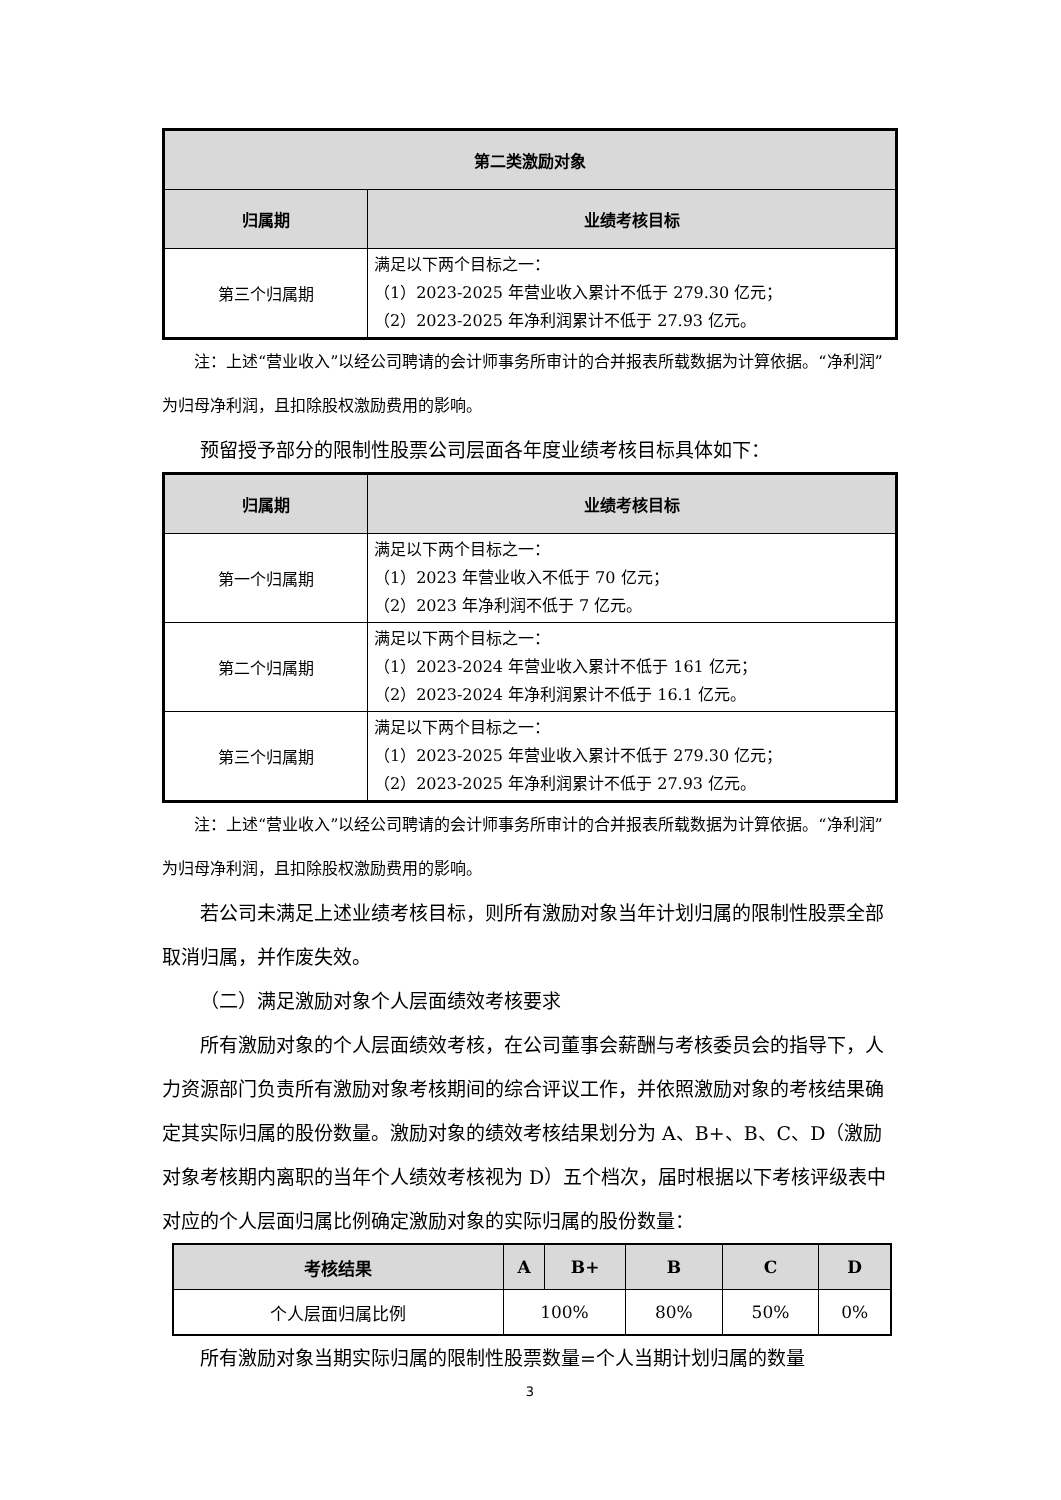| 第二类激励对象 | |
| --- | --- |
| 归属期 | 业绩考核目标 |
| 第三个归属期 | 满足以下两个目标之一： （1）2023-2025 年营业收入累计不低于 279.30 亿元； （2）2023-2025 年净利润累计不低于 27.93 亿元。 |
注：上述“营业收入”以经公司聘请的会计师事务所审计的合并报表所载数据为计算依据。“净利润”为归母净利润，且扣除股权激励费用的影响。
预留授予部分的限制性股票公司层面各年度业绩考核目标具体如下：
| 归属期 | 业绩考核目标 |
| --- | --- |
| 第一个归属期 | 满足以下两个目标之一： （1）2023 年营业收入不低于 70 亿元； （2）2023 年净利润不低于 7 亿元。 |
| 第二个归属期 | 满足以下两个目标之一： （1）2023-2024 年营业收入累计不低于 161 亿元； （2）2023-2024 年净利润累计不低于 16.1 亿元。 |
| 第三个归属期 | 满足以下两个目标之一： （1）2023-2025 年营业收入累计不低于 279.30 亿元； （2）2023-2025 年净利润累计不低于 27.93 亿元。 |
注：上述“营业收入”以经公司聘请的会计师事务所审计的合并报表所载数据为计算依据。“净利润”为归母净利润，且扣除股权激励费用的影响。
若公司未满足上述业绩考核目标，则所有激励对象当年计划归属的限制性股票全部取消归属，并作废失效。
（二）满足激励对象个人层面绩效考核要求
所有激励对象的个人层面绩效考核，在公司董事会薪酬与考核委员会的指导下，人力资源部门负责所有激励对象考核期间的综合评议工作，并依照激励对象的考核结果确定其实际归属的股份数量。激励对象的绩效考核结果划分为 A、B+、B、C、D（激励对象考核期内离职的当年个人绩效考核视为 D）五个档次，届时根据以下考核评级表中对应的个人层面归属比例确定激励对象的实际归属的股份数量：
| 考核结果 | A | B+ | B | C | D |
| --- | --- | --- | --- | --- | --- |
| 个人层面归属比例 | 100% | | 80% | 50% | 0% |
所有激励对象当期实际归属的限制性股票数量=个人当期计划归属的数量
3